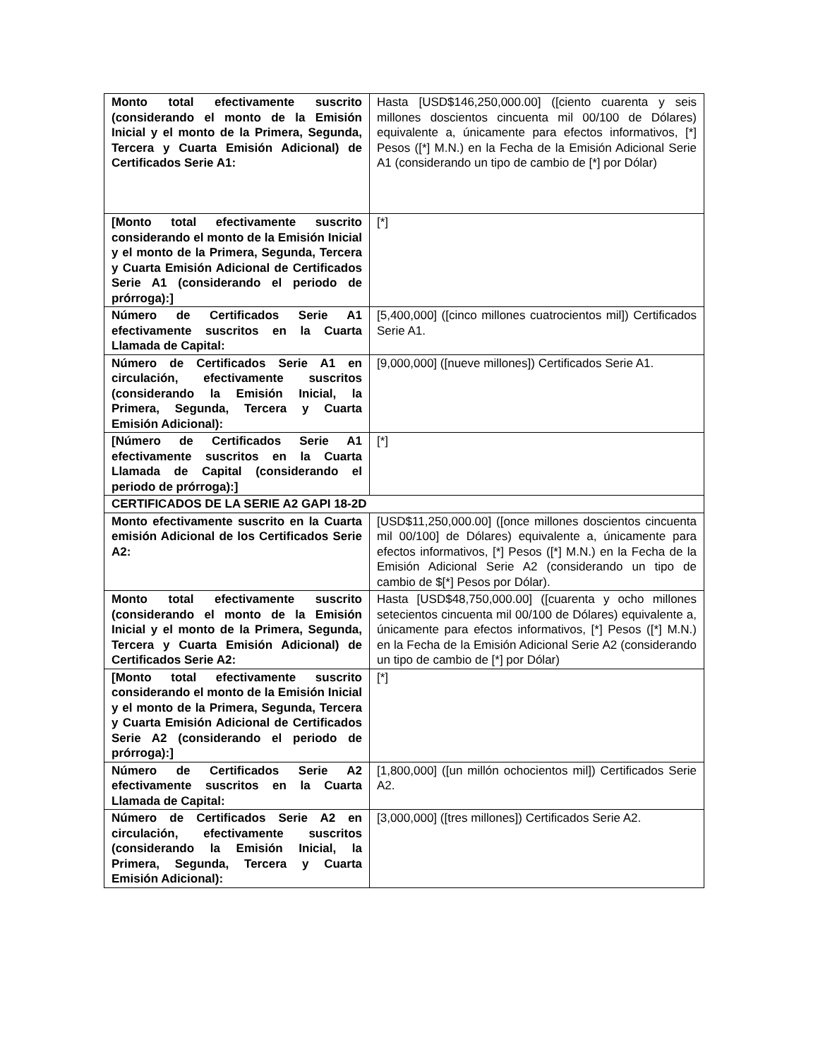| Monto total efectivamente suscrito (considerando el monto de la Emisión Inicial y el monto de la Primera, Segunda, Tercera y Cuarta Emisión Adicional) de Certificados Serie A1: | Hasta [USD$146,250,000.00] ([ciento cuarenta y seis millones doscientos cincuenta mil 00/100 de Dólares) equivalente a, únicamente para efectos informativos, [*] Pesos ([*] M.N.) en la Fecha de la Emisión Adicional Serie A1 (considerando un tipo de cambio de [*] por Dólar) |
| [Monto total efectivamente suscrito considerando el monto de la Emisión Inicial y el monto de la Primera, Segunda, Tercera y Cuarta Emisión Adicional de Certificados Serie A1 (considerando el periodo de prórroga):] | [*] |
| Número de Certificados Serie A1 efectivamente suscritos en la Cuarta Llamada de Capital: | [5,400,000] ([cinco millones cuatrocientos mil]) Certificados Serie A1. |
| Número de Certificados Serie A1 en circulación, efectivamente suscritos (considerando la Emisión Inicial, la Primera, Segunda, Tercera y Cuarta Emisión Adicional): | [9,000,000] ([nueve millones]) Certificados Serie A1. |
| [Número de Certificados Serie A1 efectivamente suscritos en la Cuarta Llamada de Capital (considerando el periodo de prórroga):] | [*] |
| CERTIFICADOS DE LA SERIE A2 GAPI 18-2D | |
| Monto efectivamente suscrito en la Cuarta emisión Adicional de los Certificados Serie A2: | [USD$11,250,000.00] ([once millones doscientos cincuenta mil 00/100] de Dólares) equivalente a, únicamente para efectos informativos, [*] Pesos ([*] M.N.) en la Fecha de la Emisión Adicional Serie A2 (considerando un tipo de cambio de $[*] Pesos por Dólar). |
| Monto total efectivamente suscrito (considerando el monto de la Emisión Inicial y el monto de la Primera, Segunda, Tercera y Cuarta Emisión Adicional) de Certificados Serie A2: | Hasta [USD$48,750,000.00] ([cuarenta y ocho millones setecientos cincuenta mil 00/100 de Dólares) equivalente a, únicamente para efectos informativos, [*] Pesos ([*] M.N.) en la Fecha de la Emisión Adicional Serie A2 (considerando un tipo de cambio de [*] por Dólar) |
| [Monto total efectivamente suscrito considerando el monto de la Emisión Inicial y el monto de la Primera, Segunda, Tercera y Cuarta Emisión Adicional de Certificados Serie A2 (considerando el periodo de prórroga):] | [*] |
| Número de Certificados Serie A2 efectivamente suscritos en la Cuarta Llamada de Capital: | [1,800,000] ([un millón ochocientos mil]) Certificados Serie A2. |
| Número de Certificados Serie A2 en circulación, efectivamente suscritos (considerando la Emisión Inicial, la Primera, Segunda, Tercera y Cuarta Emisión Adicional): | [3,000,000] ([tres millones]) Certificados Serie A2. |